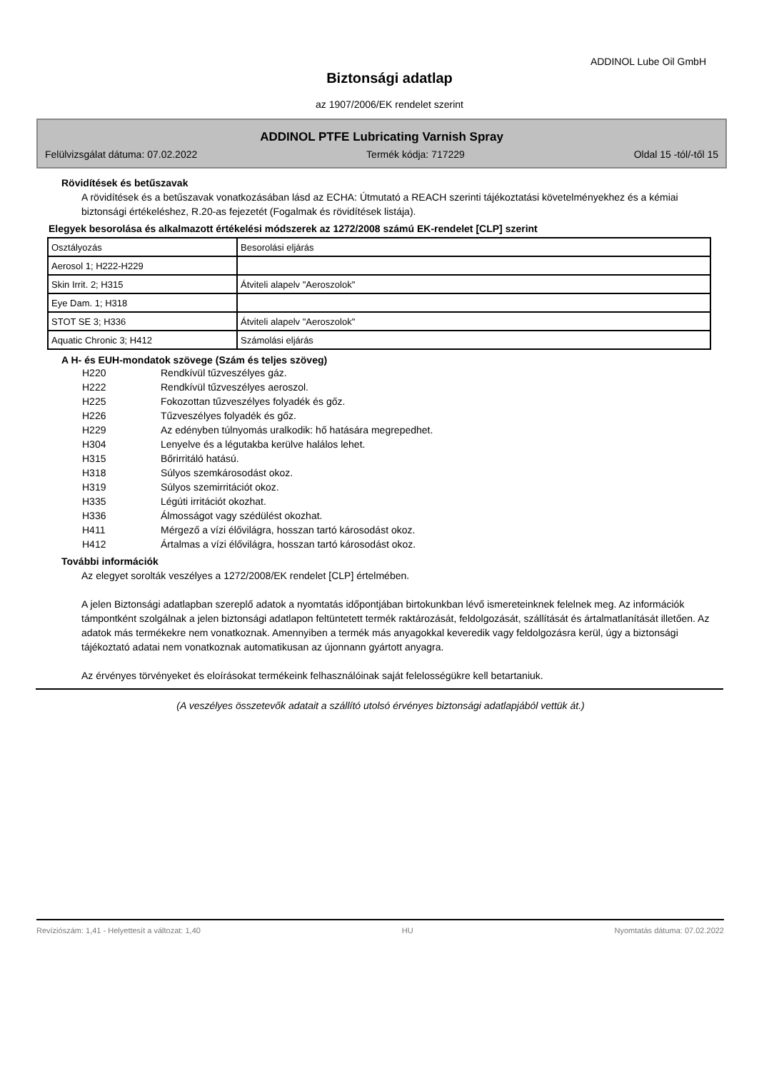ADDINOL Lube Oil GmbH
Biztonsági adatlap
az 1907/2006/EK rendelet szerint
ADDINOL PTFE Lubricating Varnish Spray
Felülvizsgálat dátuma: 07.02.2022 Termék kódja: 717229 Oldal 15 -tól/-től 15
Rövidítések és betűszavak
A rövidítések és a betűszavak vonatkozásában lásd az ECHA: Útmutató a REACH szerinti tájékoztatási követelményekhez és a kémiai biztonsági értékeléshez, R.20-as fejezetét (Fogalmak és rövidítések listája).
Elegyek besorolása és alkalmazott értékelési módszerek az 1272/2008 számú EK-rendelet [CLP] szerint
| Osztályozás | Besorolási eljárás |
| Aerosol 1; H222-H229 | |
| Skin Irrit. 2; H315 | Átviteli alapelv "Aeroszolok" |
| Eye Dam. 1; H318 | |
| STOT SE 3; H336 | Átviteli alapelv "Aeroszolok" |
| Aquatic Chronic 3; H412 | Számolási eljárás |
A H- és EUH-mondatok szövege (Szám és teljes szöveg)
| H220 | Rendkívül tűzveszélyes gáz. |
| H222 | Rendkívül tűzveszélyes aeroszol. |
| H225 | Fokozottan tűzveszélyes folyadék és gőz. |
| H226 | Tűzveszélyes folyadék és gőz. |
| H229 | Az edényben túlnyomás uralkodik: hő hatására megrepedhet. |
| H304 | Lenyelve és a légutakba kerülve halálos lehet. |
| H315 | Bőrirritáló hatású. |
| H318 | Súlyos szemkárosodást okoz. |
| H319 | Súlyos szemirritációt okoz. |
| H335 | Légúti irritációt okozhat. |
| H336 | Álmosságot vagy szédülést okozhat. |
| H411 | Mérgező a vízi élővilágra, hosszan tartó károsodást okoz. |
| H412 | Ártalmas a vízi élővilágra, hosszan tartó károsodást okoz. |
További információk
Az elegyet sorolták veszélyes a 1272/2008/EK rendelet [CLP] értelmében.
A jelen Biztonsági adatlapban szereplő adatok a nyomtatás időpontjában birtokunkban lévő ismereteinknek felelnek meg. Az információk támpontként szolgálnak a jelen biztonsági adatlapon feltüntetett termék raktározását, feldolgozását, szállítását és ártalmatlanítását illetően. Az adatok más termékekre nem vonatkoznak. Amennyiben a termék más anyagokkal keveredik vagy feldolgozásra kerül, úgy a biztonsági tájékoztató adatai nem vonatkoznak automatikusan az újonnann gyártott anyagra.
Az érvényes törvényeket és eloírásokat termékeink felhasználóinak saját felelosségükre kell betartaniuk.
(A veszélyes összetevők adatait a szállító utolsó érvényes biztonsági adatlapjából vettük át.)
Revíziószám: 1,41 - Helyettesít a változat: 1,40 HU Nyomtatás dátuma: 07.02.2022